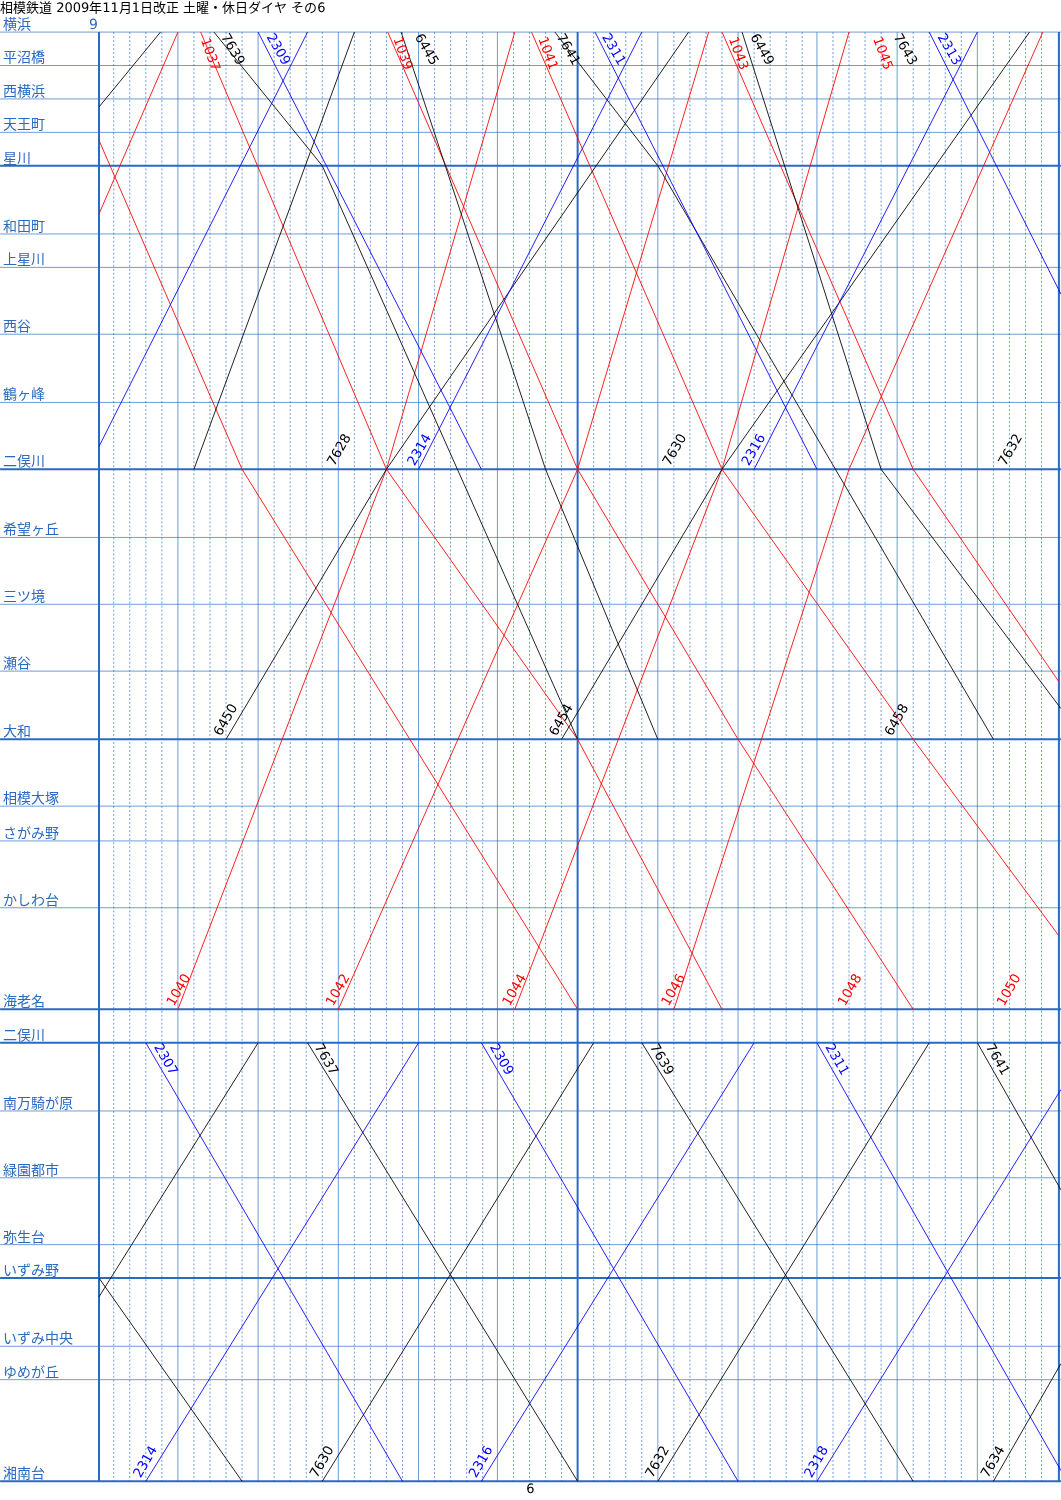1037
7639
2309
1039
6445
1041
7641
2311
1043
6449
1045
7643
2313
7628
2314
7630
2316
7632
6450
6454
6458
1040
1042
1044
1046
1048
1050
2307
7637
2309
7639
2311
7641
2314
7630
2316
7632
2318
7634
相模鉄道 2009年11月1日改正 土曜・休日ダイヤ その6
横浜 9
平沼橋
西横浜
天王町
星川
和田町
上星川
西谷
鶴ヶ峰
二俣川
希望ヶ丘
三ツ境
瀬谷
大和
相模大塚
さがみ野
かしわ台
海老名
二俣川
南万騎が原
緑園都市
弥生台
いずみ野
いずみ中央
ゆめが丘
湘南台
6